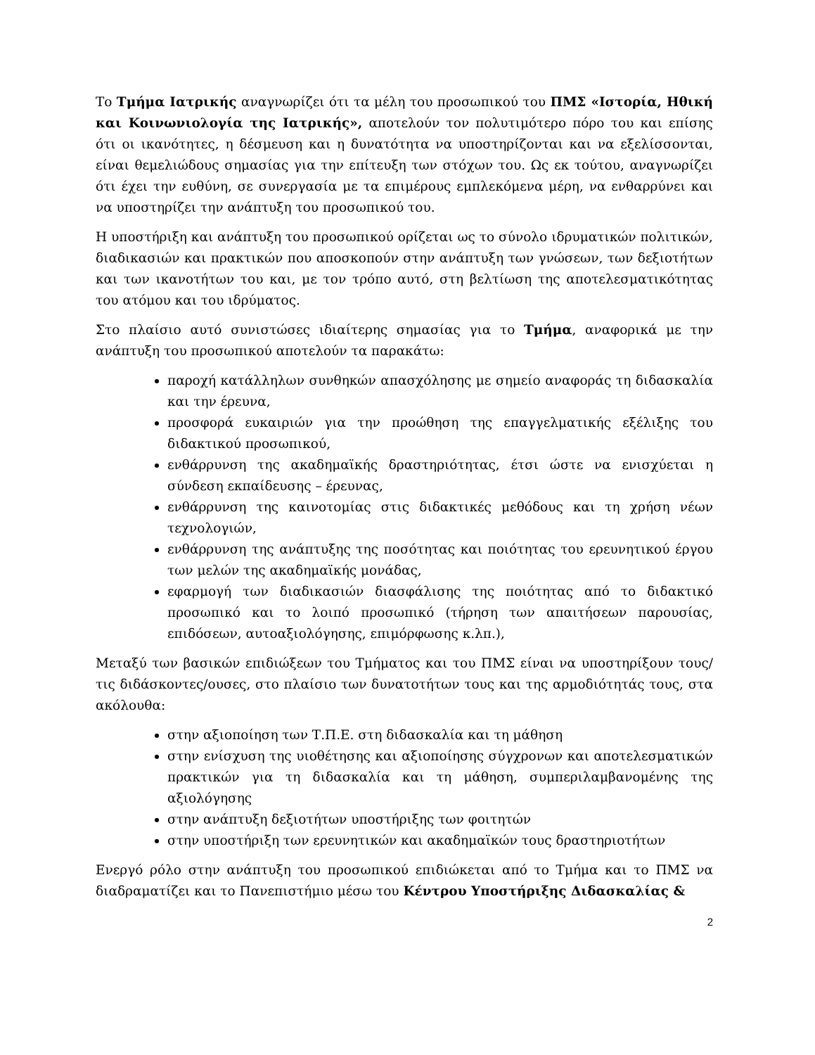Το Τμήμα Ιατρικής αναγνωρίζει ότι τα μέλη του προσωπικού του ΠΜΣ «Ιστορία, Ηθική και Κοινωνιολογία της Ιατρικής», αποτελούν τον πολυτιμότερο πόρο του και επίσης ότι οι ικανότητες, η δέσμευση και η δυνατότητα να υποστηρίζονται και να εξελίσσονται, είναι θεμελιώδους σημασίας για την επίτευξη των στόχων του. Ως εκ τούτου, αναγνωρίζει ότι έχει την ευθύνη, σε συνεργασία με τα επιμέρους εμπλεκόμενα μέρη, να ενθαρρύνει και να υποστηρίζει την ανάπτυξη του προσωπικού του.
Η υποστήριξη και ανάπτυξη του προσωπικού ορίζεται ως το σύνολο ιδρυματικών πολιτικών, διαδικασιών και πρακτικών που αποσκοπούν στην ανάπτυξη των γνώσεων, των δεξιοτήτων και των ικανοτήτων του και, με τον τρόπο αυτό, στη βελτίωση της αποτελεσματικότητας του ατόμου και του ιδρύματος.
Στο πλαίσιο αυτό συνιστώσες ιδιαίτερης σημασίας για το Τμήμα, αναφορικά με την ανάπτυξη του προσωπικού αποτελούν τα παρακάτω:
παροχή κατάλληλων συνθηκών απασχόλησης με σημείο αναφοράς τη διδασκαλία και την έρευνα,
προσφορά ευκαιριών για την προώθηση της επαγγελματικής εξέλιξης του διδακτικού προσωπικού,
ενθάρρυνση της ακαδημαϊκής δραστηριότητας, έτσι ώστε να ενισχύεται η σύνδεση εκπαίδευσης – έρευνας,
ενθάρρυνση της καινοτομίας στις διδακτικές μεθόδους και τη χρήση νέων τεχνολογιών,
ενθάρρυνση της ανάπτυξης της ποσότητας και ποιότητας του ερευνητικού έργου των μελών της ακαδημαϊκής μονάδας,
εφαρμογή των διαδικασιών διασφάλισης της ποιότητας από το διδακτικό προσωπικό και το λοιπό προσωπικό (τήρηση των απαιτήσεων παρουσίας, επιδόσεων, αυτοαξιολόγησης, επιμόρφωσης κ.λπ.),
Μεταξύ των βασικών επιδιώξεων του Τμήματος και του ΠΜΣ είναι να υποστηρίξουν τους/τις διδάσκοντες/ουσες, στο πλαίσιο των δυνατοτήτων τους και της αρμοδιότητάς τους, στα ακόλουθα:
στην αξιοποίηση των Τ.Π.Ε. στη διδασκαλία και τη μάθηση
στην ενίσχυση της υιοθέτησης και αξιοποίησης σύγχρονων και αποτελεσματικών πρακτικών για τη διδασκαλία και τη μάθηση, συμπεριλαμβανομένης της αξιολόγησης
στην ανάπτυξη δεξιοτήτων υποστήριξης των φοιτητών
στην υποστήριξη των ερευνητικών και ακαδημαϊκών τους δραστηριοτήτων
Ενεργό ρόλο στην ανάπτυξη του προσωπικού επιδιώκεται από το Τμήμα και το ΠΜΣ να διαδραματίζει και το Πανεπιστήμιο μέσω του Κέντρου Υποστήριξης Διδασκαλίας &
2